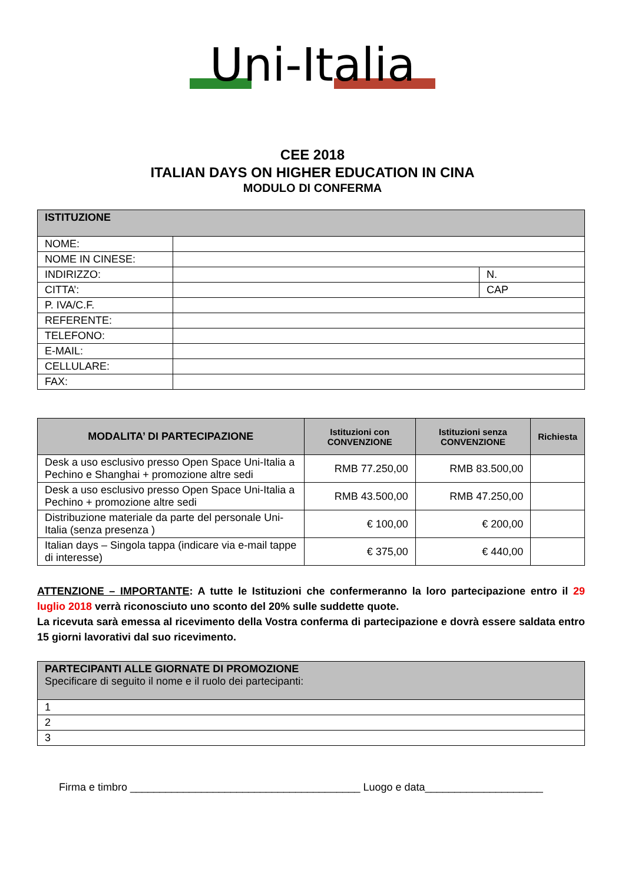Uni-Italia
CEE 2018
ITALIAN DAYS ON HIGHER EDUCATION IN CINA
MODULO DI CONFERMA
| ISTITUZIONE | | |
| NOME: | | |
| NOME IN CINESE: | | |
| INDIRIZZO: | | N. |
| CITTA’: | | CAP |
| P. IVA/C.F. | | |
| REFERENTE: | | |
| TELEFONO: | | |
| E-MAIL: | | |
| CELLULARE: | | |
| FAX: | | |
| MODALITA’ DI PARTECIPAZIONE | Istituzioni con CONVENZIONE | Istituzioni senza CONVENZIONE | Richiesta |
| --- | --- | --- | --- |
| Desk a uso esclusivo presso Open Space Uni-Italia a Pechino e Shanghai + promozione altre sedi | RMB 77.250,00 | RMB 83.500,00 | |
| Desk a uso esclusivo presso Open Space Uni-Italia a Pechino + promozione altre sedi | RMB 43.500,00 | RMB 47.250,00 | |
| Distribuzione materiale da parte del personale Uni-Italia (senza presenza ) | € 100,00 | € 200,00 | |
| Italian days – Singola tappa (indicare via e-mail tappe di interesse) | € 375,00 | € 440,00 | |
ATTENZIONE – IMPORTANTE: A tutte le Istituzioni che confermeranno la loro partecipazione entro il 29 luglio 2018 verrà riconosciuto uno sconto del 20% sulle suddette quote.
La ricevuta sarà emessa al ricevimento della Vostra conferma di partecipazione e dovrà essere saldata entro 15 giorni lavorativi dal suo ricevimento.
| PARTECIPANTI ALLE GIORNATE DI PROMOZIONE Specificare di seguito il nome e il ruolo dei partecipanti: |
| 1 |
| 2 |
| 3 |
Firma e timbro _______________________________________ Luogo e data____________________